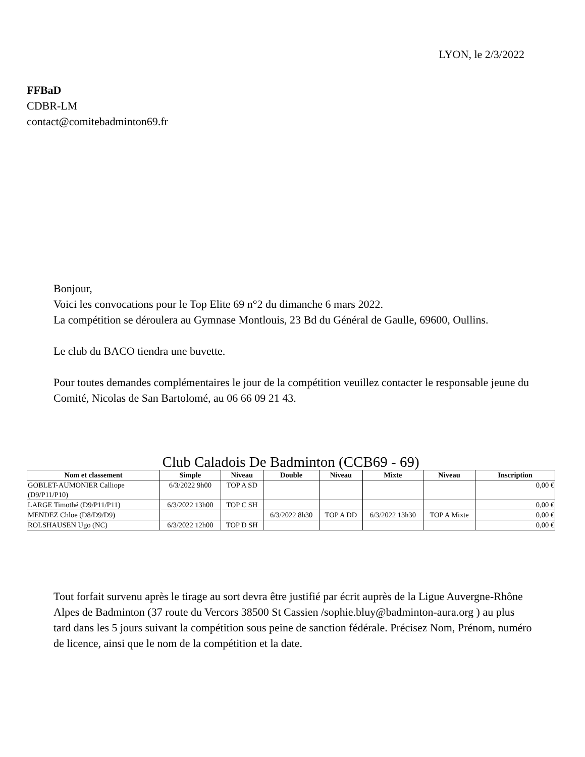LYON, le 2/3/2022
FFBaD
CDBR-LM
contact@comitebadminton69.fr
Bonjour,
Voici les convocations pour le Top Elite 69 n°2 du dimanche 6 mars 2022.
La compétition se déroulera au Gymnase Montlouis, 23 Bd du Général de Gaulle, 69600, Oullins.
Le club du BACO tiendra une buvette.
Pour toutes demandes complémentaires le jour de la compétition veuillez contacter le responsable jeune du Comité, Nicolas de San Bartolomé, au 06 66 09 21 43.
Club Caladois De Badminton (CCB69 - 69)
| Nom et classement | Simple | Niveau | Double | Niveau | Mixte | Niveau | Inscription |
| --- | --- | --- | --- | --- | --- | --- | --- |
| GOBLET-AUMONIER Calliope (D9/P11/P10) | 6/3/2022 9h00 | TOP A SD | | | | | 0,00 € |
| LARGE Timothé (D9/P11/P11) | 6/3/2022 13h00 | TOP C SH | | | | | 0,00 € |
| MENDEZ Chloe (D8/D9/D9) | | | 6/3/2022 8h30 | TOP A DD | 6/3/2022 13h30 | TOP A Mixte | 0,00 € |
| ROLSHAUSEN Ugo (NC) | 6/3/2022 12h00 | TOP D SH | | | | | 0,00 € |
Tout forfait survenu après le tirage au sort devra être justifié par écrit auprès de la Ligue Auvergne-Rhône Alpes de Badminton (37 route du Vercors 38500 St Cassien /sophie.bluy@badminton-aura.org ) au plus tard dans les 5 jours suivant la compétition sous peine de sanction fédérale. Précisez Nom, Prénom, numéro de licence, ainsi que le nom de la compétition et la date.